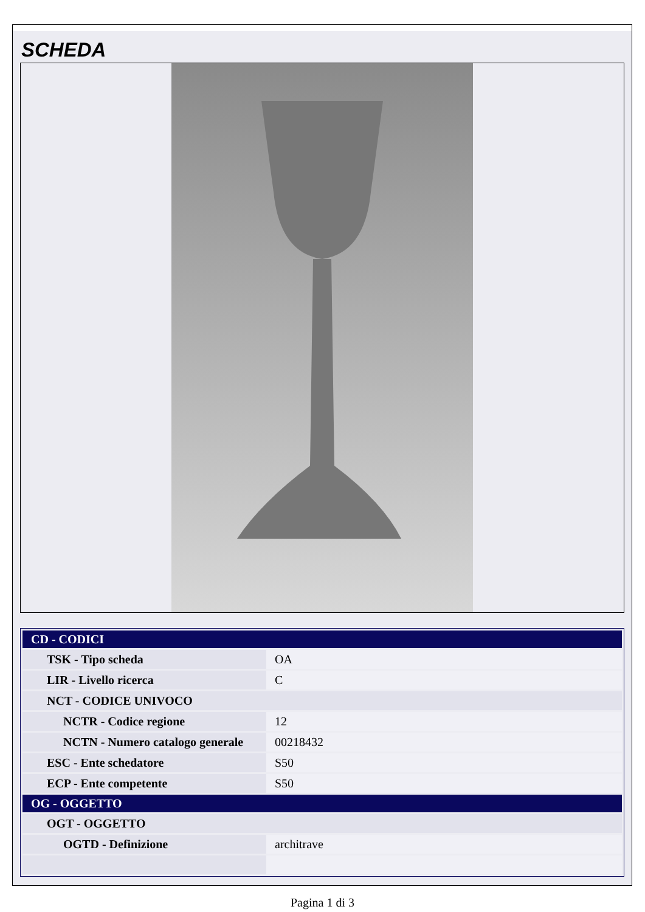SCHEDA
| CD - CODICI | |
| TSK - Tipo scheda | OA |
| LIR - Livello ricerca | C |
| NCT - CODICE UNIVOCO | |
| NCTR - Codice regione | 12 |
| NCTN - Numero catalogo generale | 00218432 |
| ESC - Ente schedatore | S50 |
| ECP - Ente competente | S50 |
| OG - OGGETTO | |
| OGT - OGGETTO | |
| OGTD - Definizione | architrave |
Pagina 1 di 3